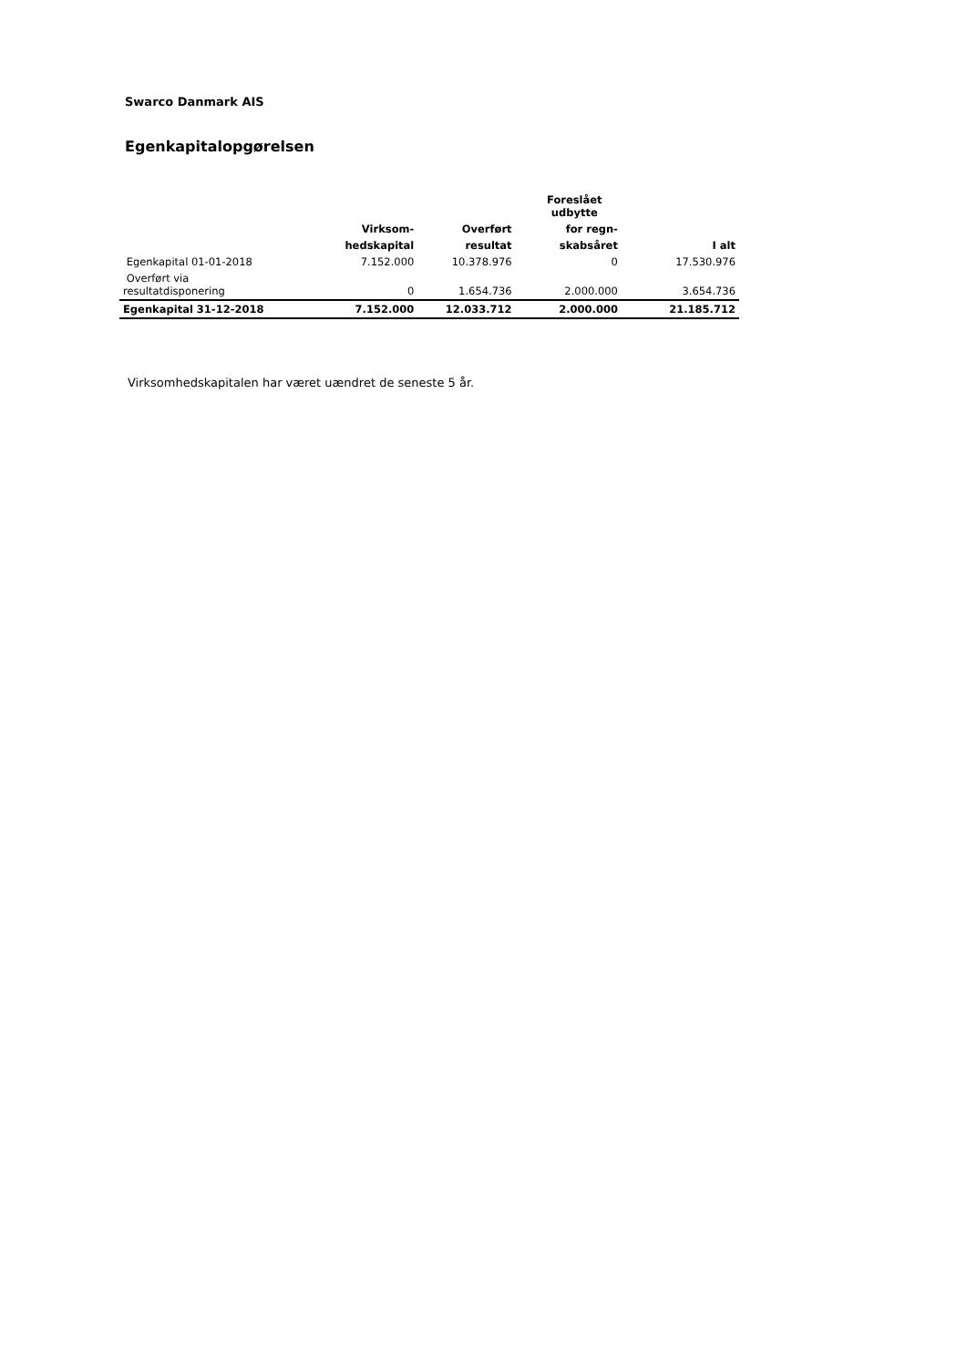Swarco Danmark AIS
Egenkapitalopgørelsen
| | | | Foreslået udbytte | |
| --- | --- | --- | --- | --- |
| | Virksom- | Overført | for regn- | |
| | hedskapital | resultat | skabsåret | I alt |
| Egenkapital 01-01-2018 | 7.152.000 | 10.378.976 | 0 | 17.530.976 |
| Overført via resultatdisponering | 0 | 1.654.736 | 2.000.000 | 3.654.736 |
| Egenkapital 31-12-2018 | 7.152.000 | 12.033.712 | 2.000.000 | 21.185.712 |
Virksomhedskapitalen har været uændret de seneste 5 år.